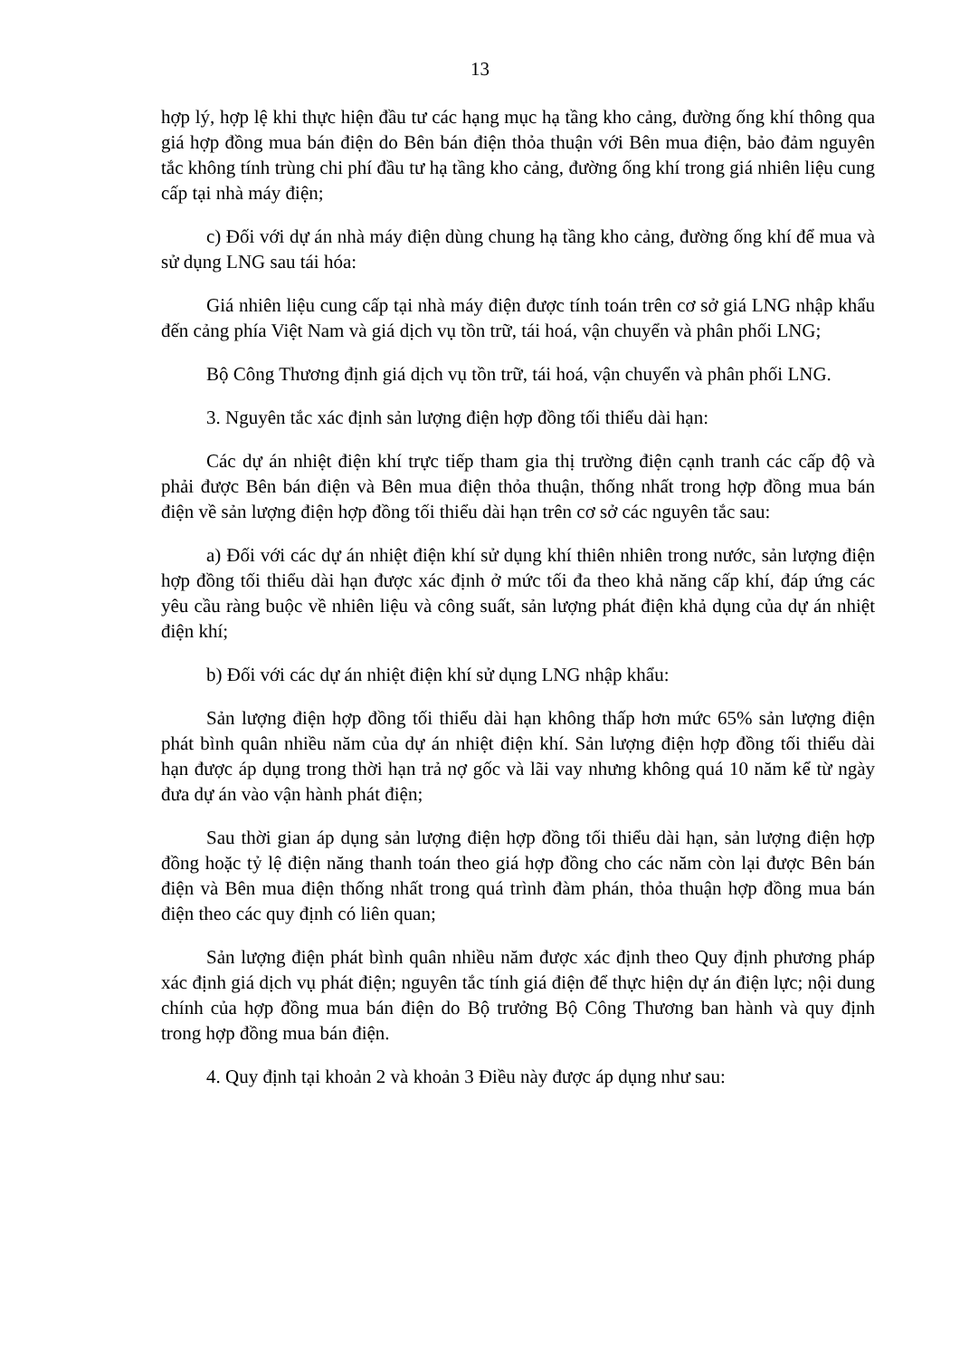13
hợp lý, hợp lệ khi thực hiện đầu tư các hạng mục hạ tầng kho cảng, đường ống khí thông qua giá hợp đồng mua bán điện do Bên bán điện thỏa thuận với Bên mua điện, bảo đảm nguyên tắc không tính trùng chi phí đầu tư hạ tầng kho cảng, đường ống khí trong giá nhiên liệu cung cấp tại nhà máy điện;
c) Đối với dự án nhà máy điện dùng chung hạ tầng kho cảng, đường ống khí để mua và sử dụng LNG sau tái hóa:
Giá nhiên liệu cung cấp tại nhà máy điện được tính toán trên cơ sở giá LNG nhập khẩu đến cảng phía Việt Nam và giá dịch vụ tồn trữ, tái hoá, vận chuyển và phân phối LNG;
Bộ Công Thương định giá dịch vụ tồn trữ, tái hoá, vận chuyển và phân phối LNG.
3. Nguyên tắc xác định sản lượng điện hợp đồng tối thiểu dài hạn:
Các dự án nhiệt điện khí trực tiếp tham gia thị trường điện cạnh tranh các cấp độ và phải được Bên bán điện và Bên mua điện thỏa thuận, thống nhất trong hợp đồng mua bán điện về sản lượng điện hợp đồng tối thiểu dài hạn trên cơ sở các nguyên tắc sau:
a) Đối với các dự án nhiệt điện khí sử dụng khí thiên nhiên trong nước, sản lượng điện hợp đồng tối thiểu dài hạn được xác định ở mức tối đa theo khả năng cấp khí, đáp ứng các yêu cầu ràng buộc về nhiên liệu và công suất, sản lượng phát điện khả dụng của dự án nhiệt điện khí;
b) Đối với các dự án nhiệt điện khí sử dụng LNG nhập khẩu:
Sản lượng điện hợp đồng tối thiểu dài hạn không thấp hơn mức 65% sản lượng điện phát bình quân nhiều năm của dự án nhiệt điện khí. Sản lượng điện hợp đồng tối thiểu dài hạn được áp dụng trong thời hạn trả nợ gốc và lãi vay nhưng không quá 10 năm kể từ ngày đưa dự án vào vận hành phát điện;
Sau thời gian áp dụng sản lượng điện hợp đồng tối thiểu dài hạn, sản lượng điện hợp đồng hoặc tỷ lệ điện năng thanh toán theo giá hợp đồng cho các năm còn lại được Bên bán điện và Bên mua điện thống nhất trong quá trình đàm phán, thỏa thuận hợp đồng mua bán điện theo các quy định có liên quan;
Sản lượng điện phát bình quân nhiều năm được xác định theo Quy định phương pháp xác định giá dịch vụ phát điện; nguyên tắc tính giá điện để thực hiện dự án điện lực; nội dung chính của hợp đồng mua bán điện do Bộ trưởng Bộ Công Thương ban hành và quy định trong hợp đồng mua bán điện.
4. Quy định tại khoản 2 và khoản 3 Điều này được áp dụng như sau: